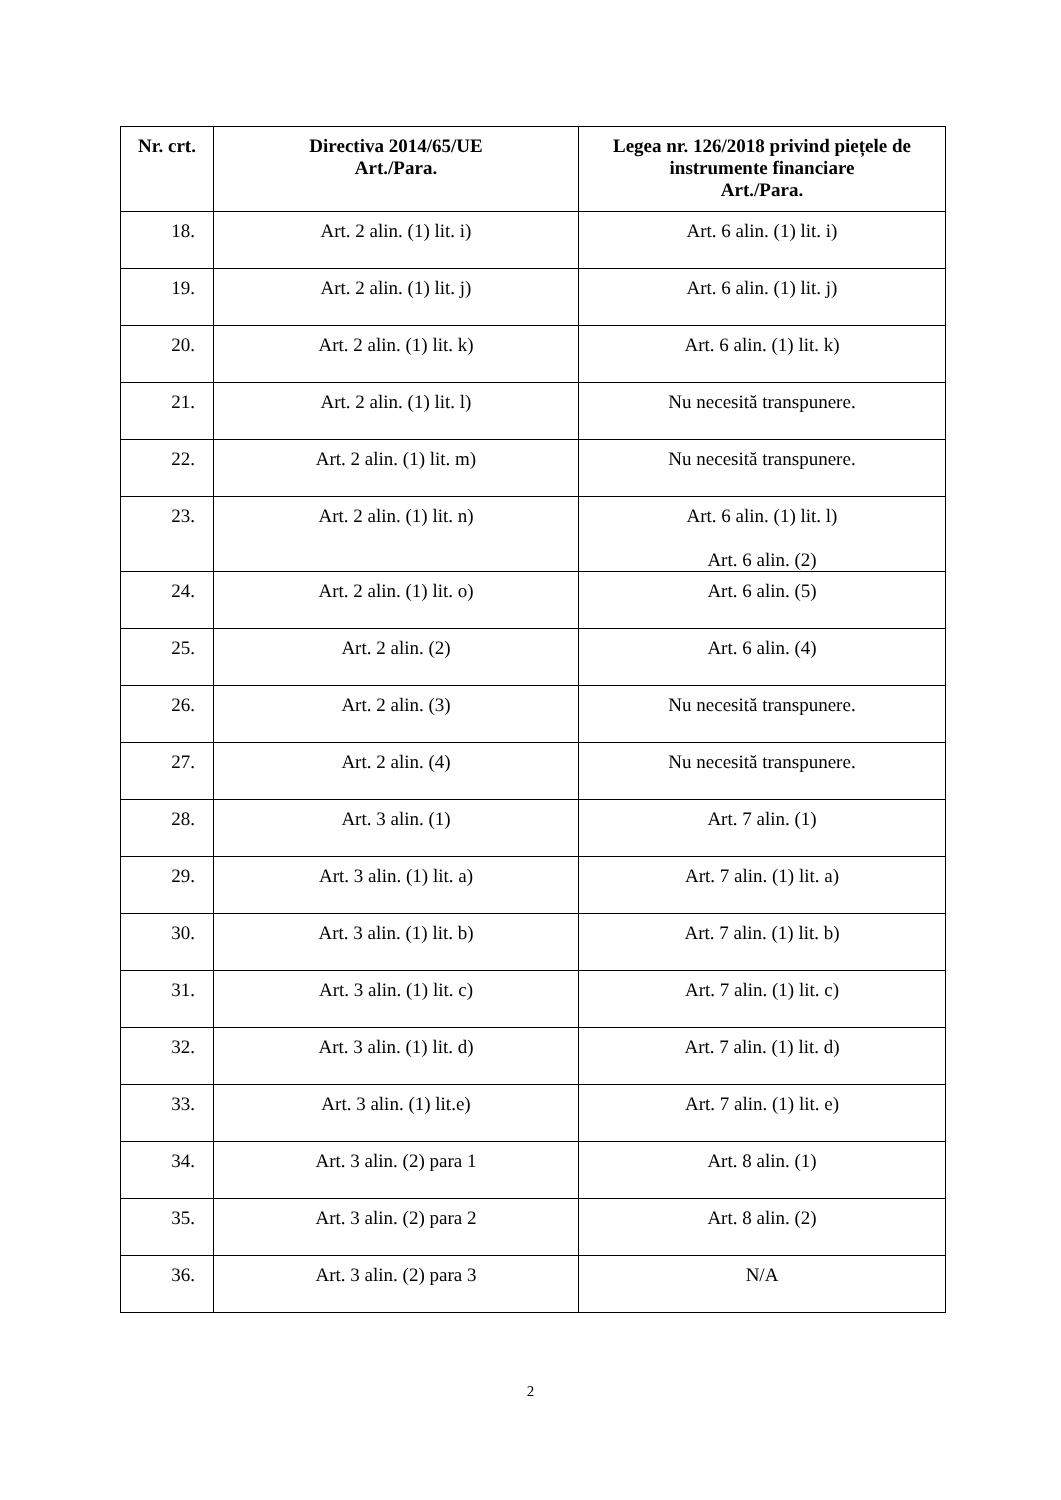| Nr. crt. | Directiva 2014/65/UE Art./Para. | Legea nr. 126/2018 privind piețele de instrumente financiare Art./Para. |
| --- | --- | --- |
| 18. | Art. 2 alin. (1) lit. i) | Art. 6 alin. (1) lit. i) |
| 19. | Art. 2 alin. (1) lit. j) | Art. 6 alin. (1) lit. j) |
| 20. | Art. 2 alin. (1) lit. k) | Art. 6 alin. (1) lit. k) |
| 21. | Art. 2 alin. (1) lit. l) | Nu necesită transpunere. |
| 22. | Art. 2 alin. (1) lit. m) | Nu necesită transpunere. |
| 23. | Art. 2 alin. (1) lit. n) | Art. 6 alin. (1) lit. l) Art. 6 alin. (2) |
| 24. | Art. 2 alin. (1) lit. o) | Art. 6 alin. (5) |
| 25. | Art. 2 alin. (2) | Art. 6 alin. (4) |
| 26. | Art. 2 alin. (3) | Nu necesită transpunere. |
| 27. | Art. 2 alin. (4) | Nu necesită transpunere. |
| 28. | Art. 3 alin. (1) | Art. 7 alin. (1) |
| 29. | Art. 3 alin. (1) lit. a) | Art. 7 alin. (1) lit. a) |
| 30. | Art. 3 alin. (1) lit. b) | Art. 7 alin. (1) lit. b) |
| 31. | Art. 3 alin. (1) lit. c) | Art. 7 alin. (1) lit. c) |
| 32. | Art. 3 alin. (1) lit. d) | Art. 7 alin. (1) lit. d) |
| 33. | Art. 3 alin. (1) lit.e) | Art. 7 alin. (1) lit. e) |
| 34. | Art. 3 alin. (2) para 1 | Art. 8 alin. (1) |
| 35. | Art. 3 alin. (2) para 2 | Art. 8 alin. (2) |
| 36. | Art. 3 alin. (2) para 3 | N/A |
2